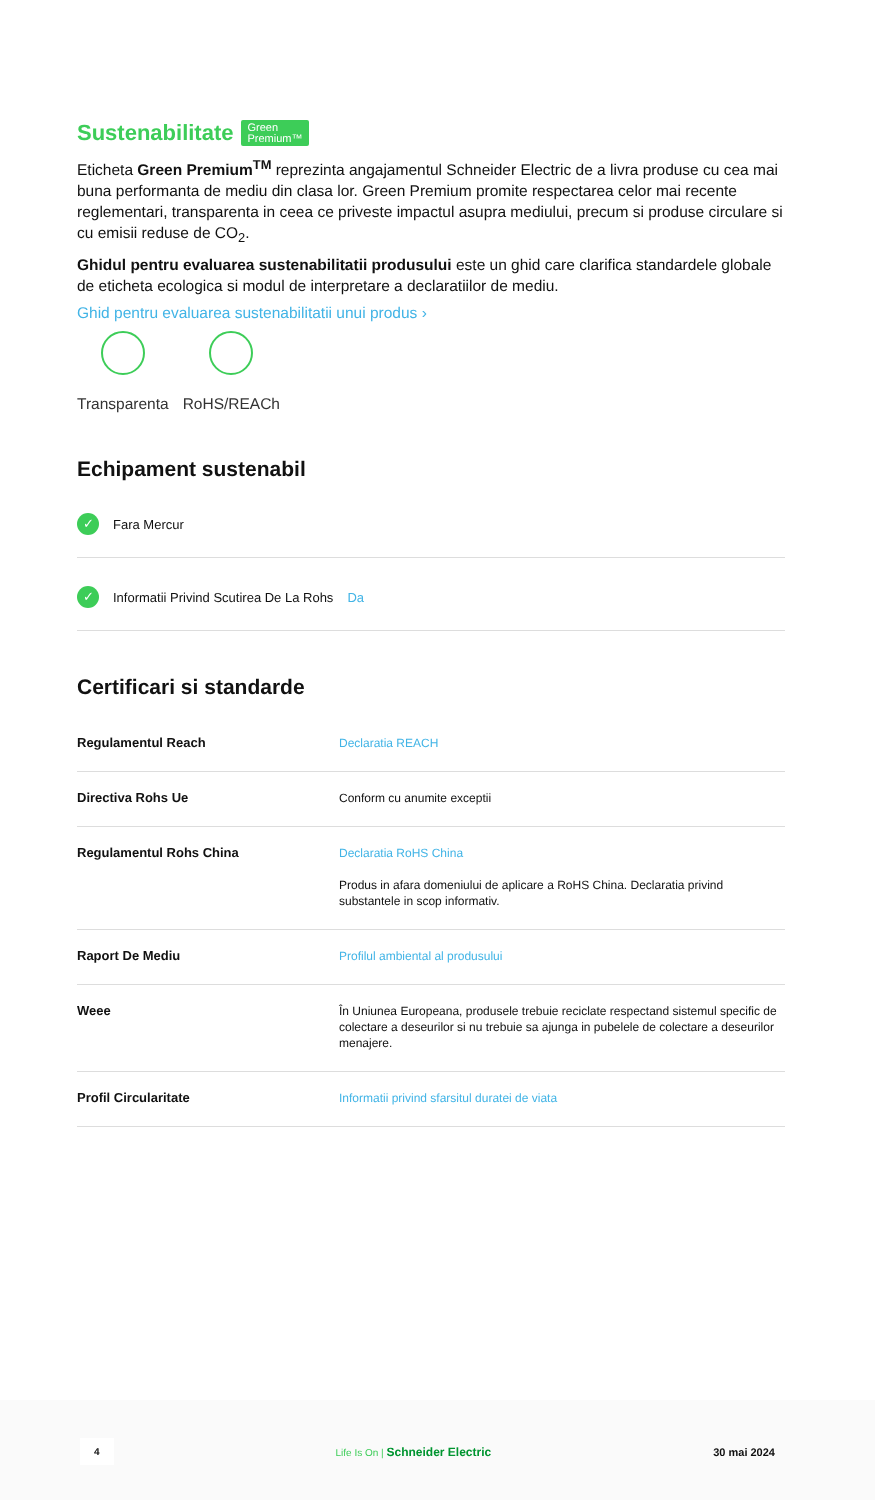Sustenabilitate Green
Premium™
Eticheta Green Premium<sup>TM</sup> reprezinta angajamentul Schneider Electric de a livra produse cu cea mai buna performanta de mediu din clasa lor. Green Premium promite respectarea celor mai recente reglementari, transparenta in ceea ce priveste impactul asupra mediului, precum si produse circulare si cu emisii reduse de CO<sub>2</sub>.
Ghidul pentru evaluarea sustenabilitatii produsului este un ghid care clarifica standardele globale de eticheta ecologica si modul de interpretare a declaratiilor de mediu.
Ghid pentru evaluarea sustenabilitatii unui produs ›
Transparenta RoHS/REACh
Echipament sustenabil
✓ Fara Mercur
✓ Informatii Privind Scutirea De La Rohs Da
Certificari si standarde
| Regulamentul Reach | Declaratia REACH |
| Directiva Rohs Ue | Conform cu anumite exceptii |
| Regulamentul Rohs China | Declaratia RoHS China Produs in afara domeniului de aplicare a RoHS China. Declaratia privind substantele in scop informativ. |
| Raport De Mediu | Profilul ambiental al produsului |
| Weee | În Uniunea Europeana, produsele trebuie reciclate respectand sistemul specific de colectare a deseurilor si nu trebuie sa ajunga in pubelele de colectare a deseurilor menajere. |
| Profil Circularitate | Informatii privind sfarsitul duratei de viata |
4 Life Is On | Schneider Electric 30 mai 2024